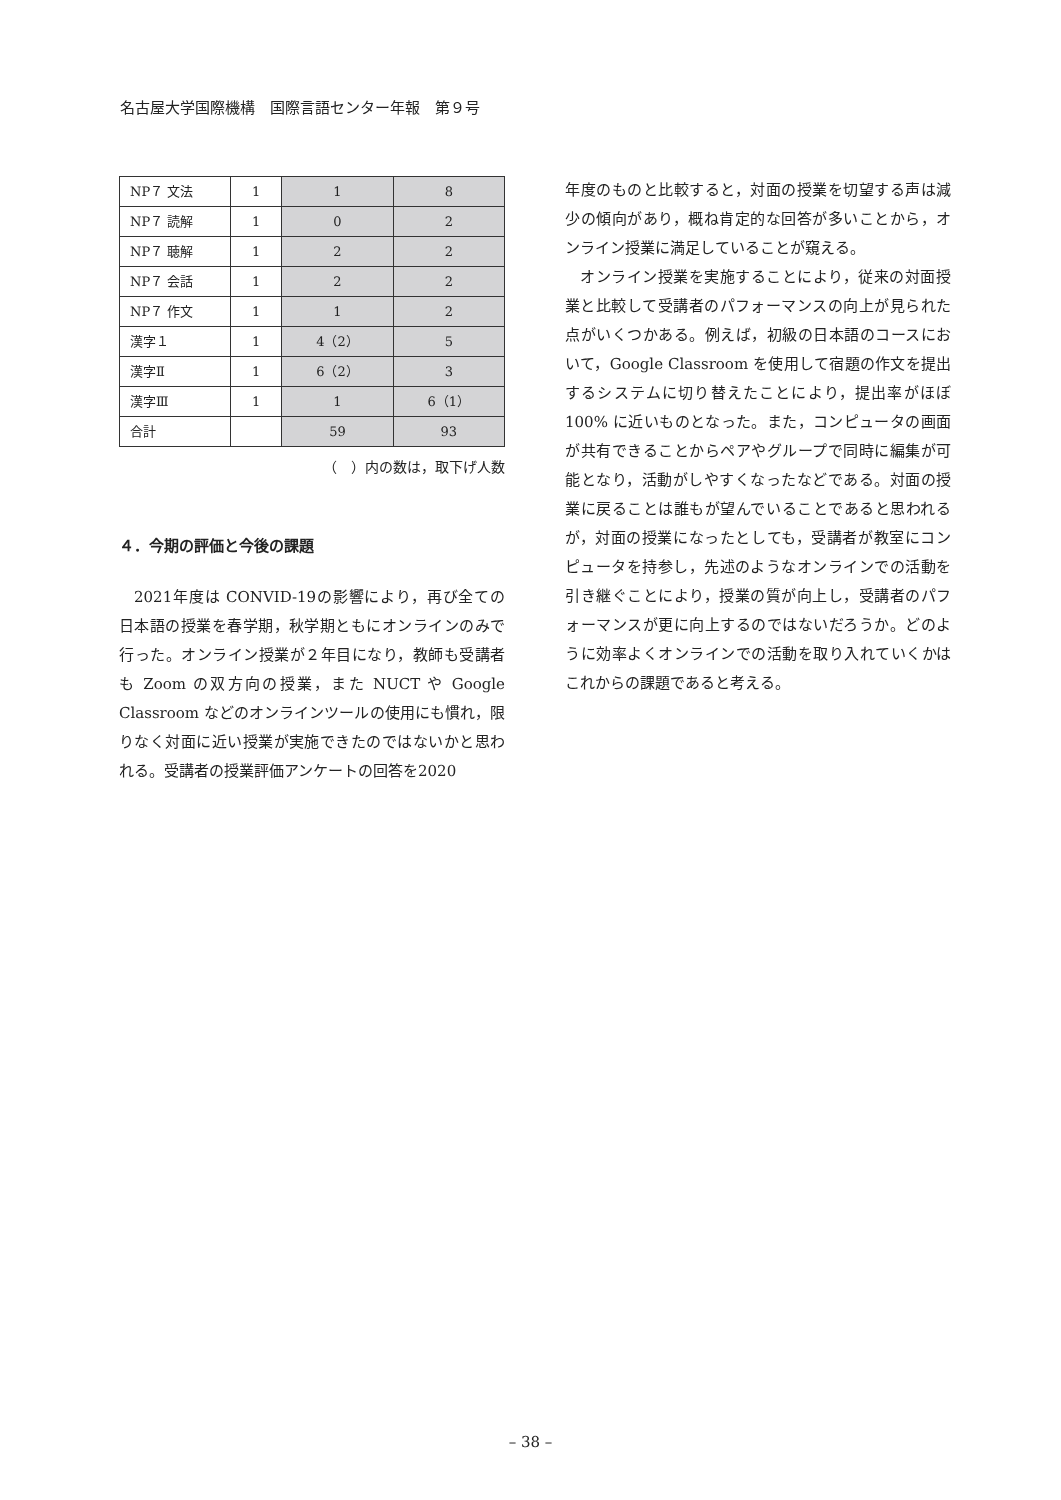名古屋大学国際機構　国際言語センター年報　第９号
| NP７ 文法 | 1 | 1 | 8 |
| NP７ 読解 | 1 | 0 | 2 |
| NP７ 聴解 | 1 | 2 | 2 |
| NP７ 会話 | 1 | 2 | 2 |
| NP７ 作文 | 1 | 1 | 2 |
| 漢字１ | 1 | 4（2） | 5 |
| 漢字Ⅱ | 1 | 6（2） | 3 |
| 漢字Ⅲ | 1 | 1 | 6（1） |
| 合計 | | 59 | 93 |
（　）内の数は，取下げ人数
４．今期の評価と今後の課題
2021年度は CONVID-19の影響により，再び全ての日本語の授業を春学期，秋学期ともにオンラインのみで行った。オンライン授業が２年目になり，教師も受講者も Zoom の双方向の授業，また NUCT や Google Classroom などのオンラインツールの使用にも慣れ，限りなく対面に近い授業が実施できたのではないかと思われる。受講者の授業評価アンケートの回答を2020
年度のものと比較すると，対面の授業を切望する声は減少の傾向があり，概ね肯定的な回答が多いことから，オンライン授業に満足していることが窺える。
オンライン授業を実施することにより，従来の対面授業と比較して受講者のパフォーマンスの向上が見られた点がいくつかある。例えば，初級の日本語のコースにおいて，Google Classroom を使用して宿題の作文を提出するシステムに切り替えたことにより，提出率がほぼ100% に近いものとなった。また，コンピュータの画面が共有できることからペアやグループで同時に編集が可能となり，活動がしやすくなったなどである。対面の授業に戻ることは誰もが望んでいることであると思われるが，対面の授業になったとしても，受講者が教室にコンピュータを持参し，先述のようなオンラインでの活動を引き継ぐことにより，授業の質が向上し，受講者のパフォーマンスが更に向上するのではないだろうか。どのように効率よくオンラインでの活動を取り入れていくかはこれからの課題であると考える。
– 38 –